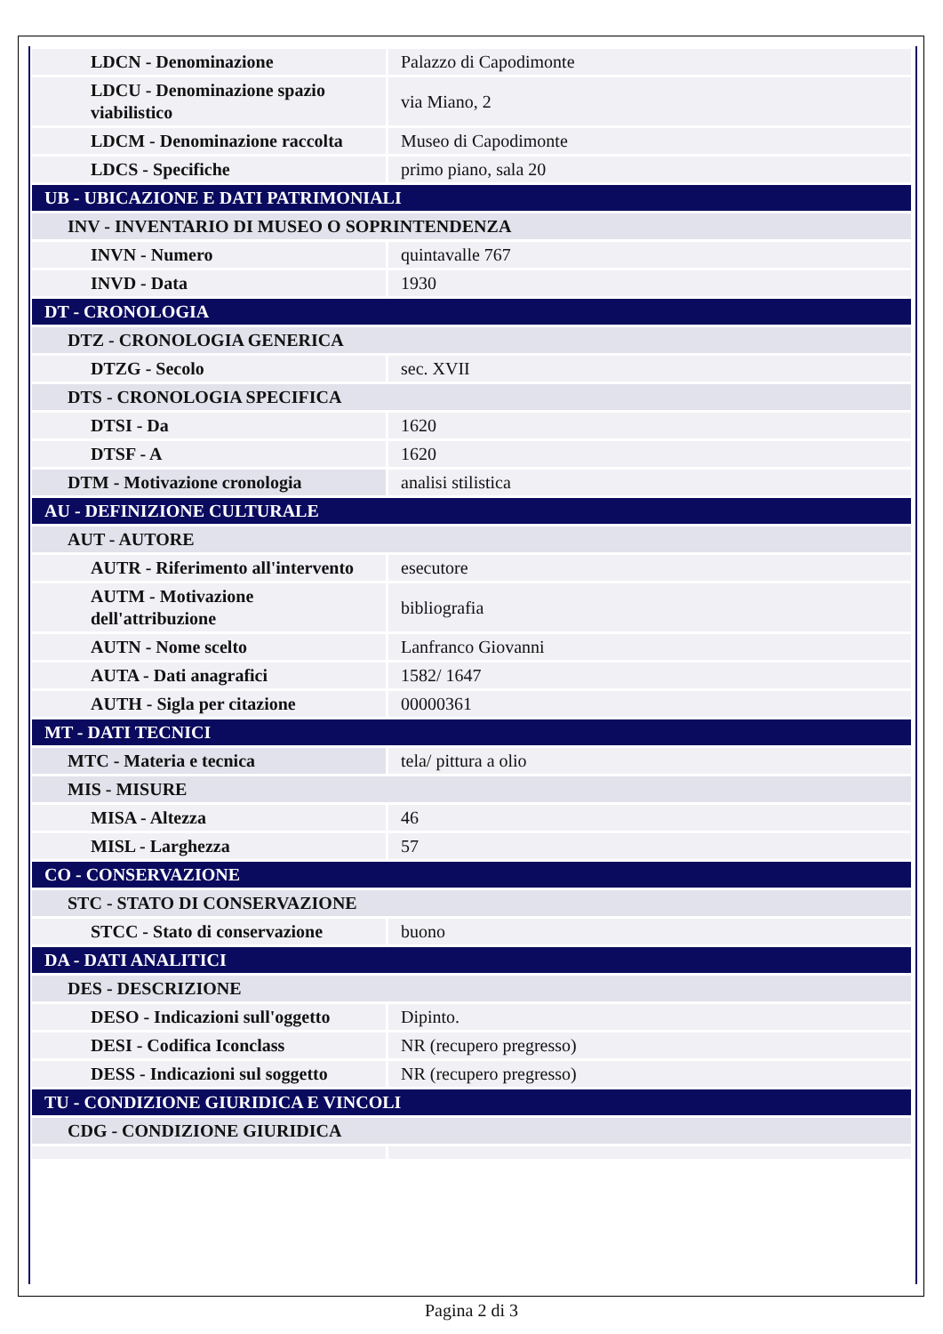| LDCN - Denominazione | Palazzo di Capodimonte |
| LDCU - Denominazione spazio viabilistico | via Miano, 2 |
| LDCM - Denominazione raccolta | Museo di Capodimonte |
| LDCS - Specifiche | primo piano, sala 20 |
| UB - UBICAZIONE E DATI PATRIMONIALI | |
| INV - INVENTARIO DI MUSEO O SOPRINTENDENZA | |
| INVN - Numero | quintavalle 767 |
| INVD - Data | 1930 |
| DT - CRONOLOGIA | |
| DTZ - CRONOLOGIA GENERICA | |
| DTZG - Secolo | sec. XVII |
| DTS - CRONOLOGIA SPECIFICA | |
| DTSI - Da | 1620 |
| DTSF - A | 1620 |
| DTM - Motivazione cronologia | analisi stilistica |
| AU - DEFINIZIONE CULTURALE | |
| AUT - AUTORE | |
| AUTR - Riferimento all'intervento | esecutore |
| AUTM - Motivazione dell'attribuzione | bibliografia |
| AUTN - Nome scelto | Lanfranco Giovanni |
| AUTA - Dati anagrafici | 1582/ 1647 |
| AUTH - Sigla per citazione | 00000361 |
| MT - DATI TECNICI | |
| MTC - Materia e tecnica | tela/ pittura a olio |
| MIS - MISURE | |
| MISA - Altezza | 46 |
| MISL - Larghezza | 57 |
| CO - CONSERVAZIONE | |
| STC - STATO DI CONSERVAZIONE | |
| STCC - Stato di conservazione | buono |
| DA - DATI ANALITICI | |
| DES - DESCRIZIONE | |
| DESO - Indicazioni sull'oggetto | Dipinto. |
| DESI - Codifica Iconclass | NR (recupero pregresso) |
| DESS - Indicazioni sul soggetto | NR (recupero pregresso) |
| TU - CONDIZIONE GIURIDICA E VINCOLI | |
| CDG - CONDIZIONE GIURIDICA | |
Pagina 2 di 3